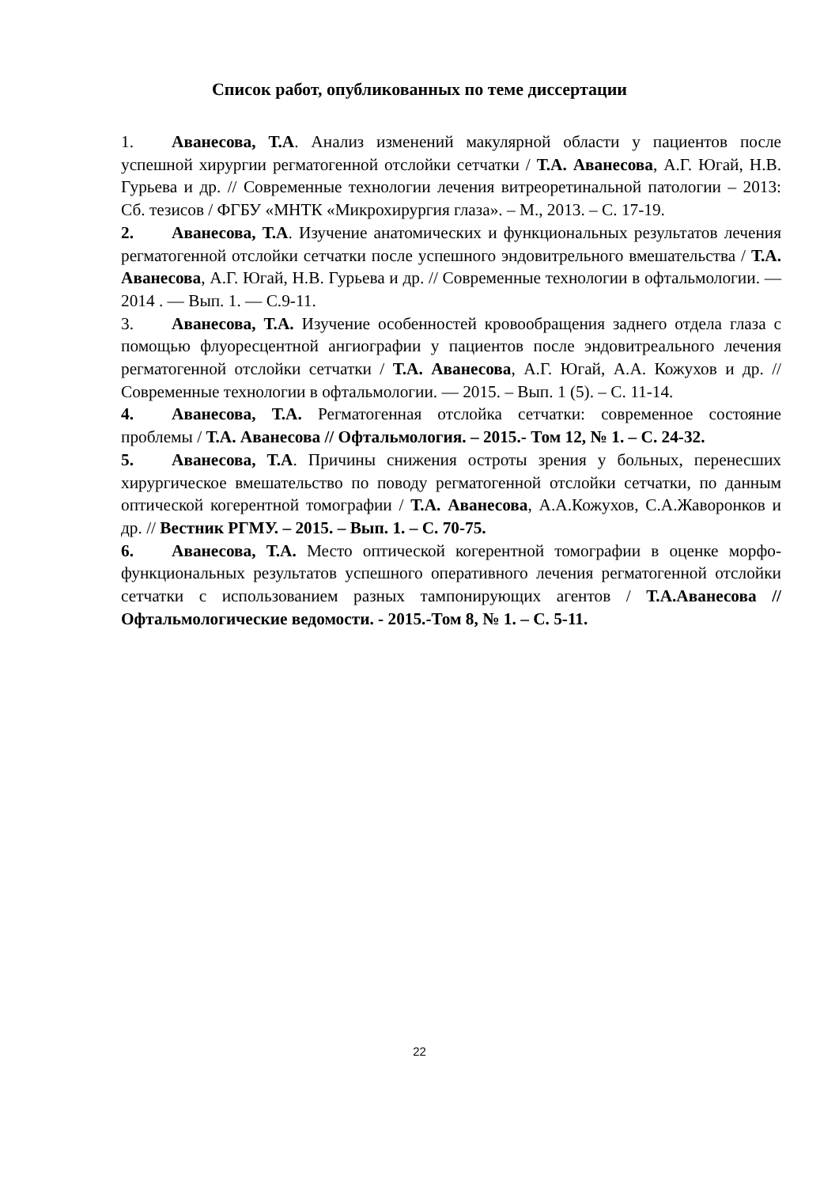Список работ, опубликованных по теме диссертации
1. Аванесова, Т.А. Анализ изменений макулярной области у пациентов после успешной хирургии регматогенной отслойки сетчатки / Т.А. Аванесова, А.Г. Югай, Н.В. Гурьева и др. // Современные технологии лечения витреоретинальной патологии – 2013: Сб. тезисов / ФГБУ «МНТК «Микрохирургия глаза». – М., 2013. – С. 17-19.
2. Аванесова, Т.А. Изучение анатомических и функциональных результатов лечения регматогенной отслойки сетчатки после успешного эндовитрельного вмешательства / Т.А. Аванесова, А.Г. Югай, Н.В. Гурьева и др. // Современные технологии в офтальмологии. — 2014 . — Вып. 1. — С.9-11.
3. Аванесова, Т.А. Изучение особенностей кровообращения заднего отдела глаза с помощью флуоресцентной ангиографии у пациентов после эндовитреального лечения регматогенной отслойки сетчатки / Т.А. Аванесова, А.Г. Югай, А.А. Кожухов и др. // Современные технологии в офтальмологии. — 2015. – Вып. 1 (5). – С. 11-14.
4. Аванесова, Т.А. Регматогенная отслойка сетчатки: современное состояние проблемы / Т.А. Аванесова // Офтальмология. – 2015.- Том 12, № 1. – С. 24-32.
5. Аванесова, Т.А. Причины снижения остроты зрения у больных, перенесших хирургическое вмешательство по поводу регматогенной отслойки сетчатки, по данным оптической когерентной томографии / Т.А. Аванесова, А.А.Кожухов, С.А.Жаворонков и др. // Вестник РГМУ. – 2015. – Вып. 1. – С. 70-75.
6. Аванесова, Т.А. Место оптической когерентной томографии в оценке морфо-функциональных результатов успешного оперативного лечения регматогенной отслойки сетчатки с использованием разных тампонирующих агентов / Т.А.Аванесова // Офтальмологические ведомости. - 2015.-Том 8, № 1. – С. 5-11.
22